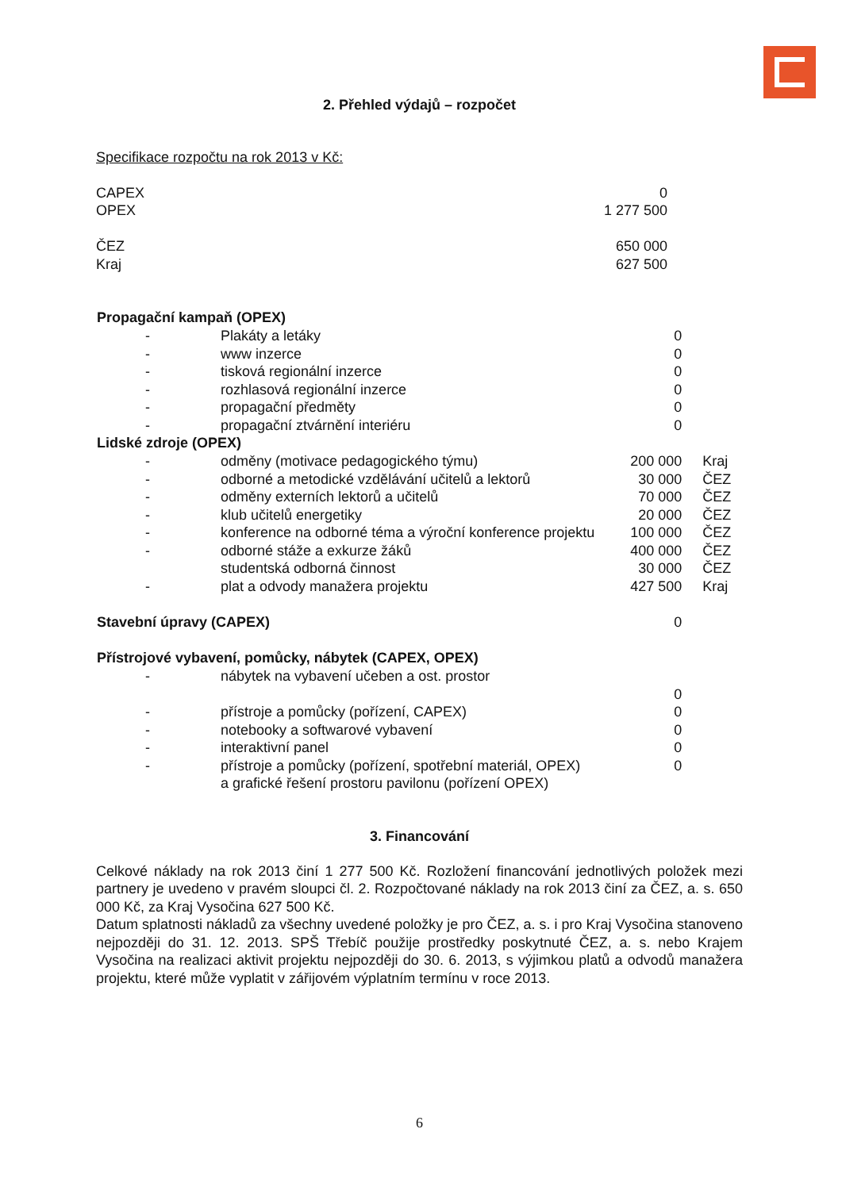2. Přehled výdajů – rozpočet
Specifikace rozpočtu na rok 2013 v Kč:
| CAPEX | 0 |
| OPEX | 1 277 500 |
| ČEZ | 650 000 |
| Kraj | 627 500 |
| Propagační kampaň (OPEX) | | | |
| - | Plakáty a letáky | 0 | |
| - | www inzerce | 0 | |
| - | tisková regionální inzerce | 0 | |
| - | rozhlasová regionální inzerce | 0 | |
| - | propagační předměty | 0 | |
| - | propagační ztvárnění interiéru | 0 | |
| Lidské zdroje (OPEX) | | | |
| - | odměny (motivace pedagogického týmu) | 200 000 | Kraj |
| - | odborné a metodické vzdělávání učitelů a lektorů | 30 000 | ČEZ |
| - | odměny externích lektorů a učitelů | 70 000 | ČEZ |
| - | klub učitelů energetiky | 20 000 | ČEZ |
| - | konference na odborné téma a výroční konference projektu | 100 000 | ČEZ |
| - | odborné stáže a exkurze žáků | 400 000 | ČEZ |
| | studentská odborná činnost | 30 000 | ČEZ |
| - | plat a odvody manažera projektu | 427 500 | Kraj |
| Stavební úpravy (CAPEX) | | 0 | |
| Přístrojové vybavení, pomůcky, nábytek (CAPEX, OPEX) | | | |
| - | nábytek na vybavení učeben a ost. prostor | | |
| | | 0 | |
| - | přístroje a pomůcky (pořízení, CAPEX) | 0 | |
| - | notebooky a softwarové vybavení | 0 | |
| - | interaktivní panel | 0 | |
| - | přístroje a pomůcky (pořízení, spotřební materiál, OPEX) a grafické řešení prostoru pavilonu (pořízení OPEX) | 0 | |
3. Financování
Celkové náklady na rok 2013 činí 1 277 500 Kč. Rozložení financování jednotlivých položek mezi partnery je uvedeno v pravém sloupci čl. 2. Rozpočtované náklady na rok 2013 činí za ČEZ, a. s. 650 000 Kč, za Kraj Vysočina 627 500 Kč.
Datum splatnosti nákladů za všechny uvedené položky je pro ČEZ, a. s. i pro Kraj Vysočina stanoveno nejpozději do 31. 12. 2013. SPŠ Třebíč použije prostředky poskytnuté ČEZ, a. s. nebo Krajem Vysočina na realizaci aktivit projektu nejpozději do 30. 6. 2013, s výjimkou platů a odvodů manažera projektu, které může vyplatit v zářijovém výplatním termínu v roce 2013.
6